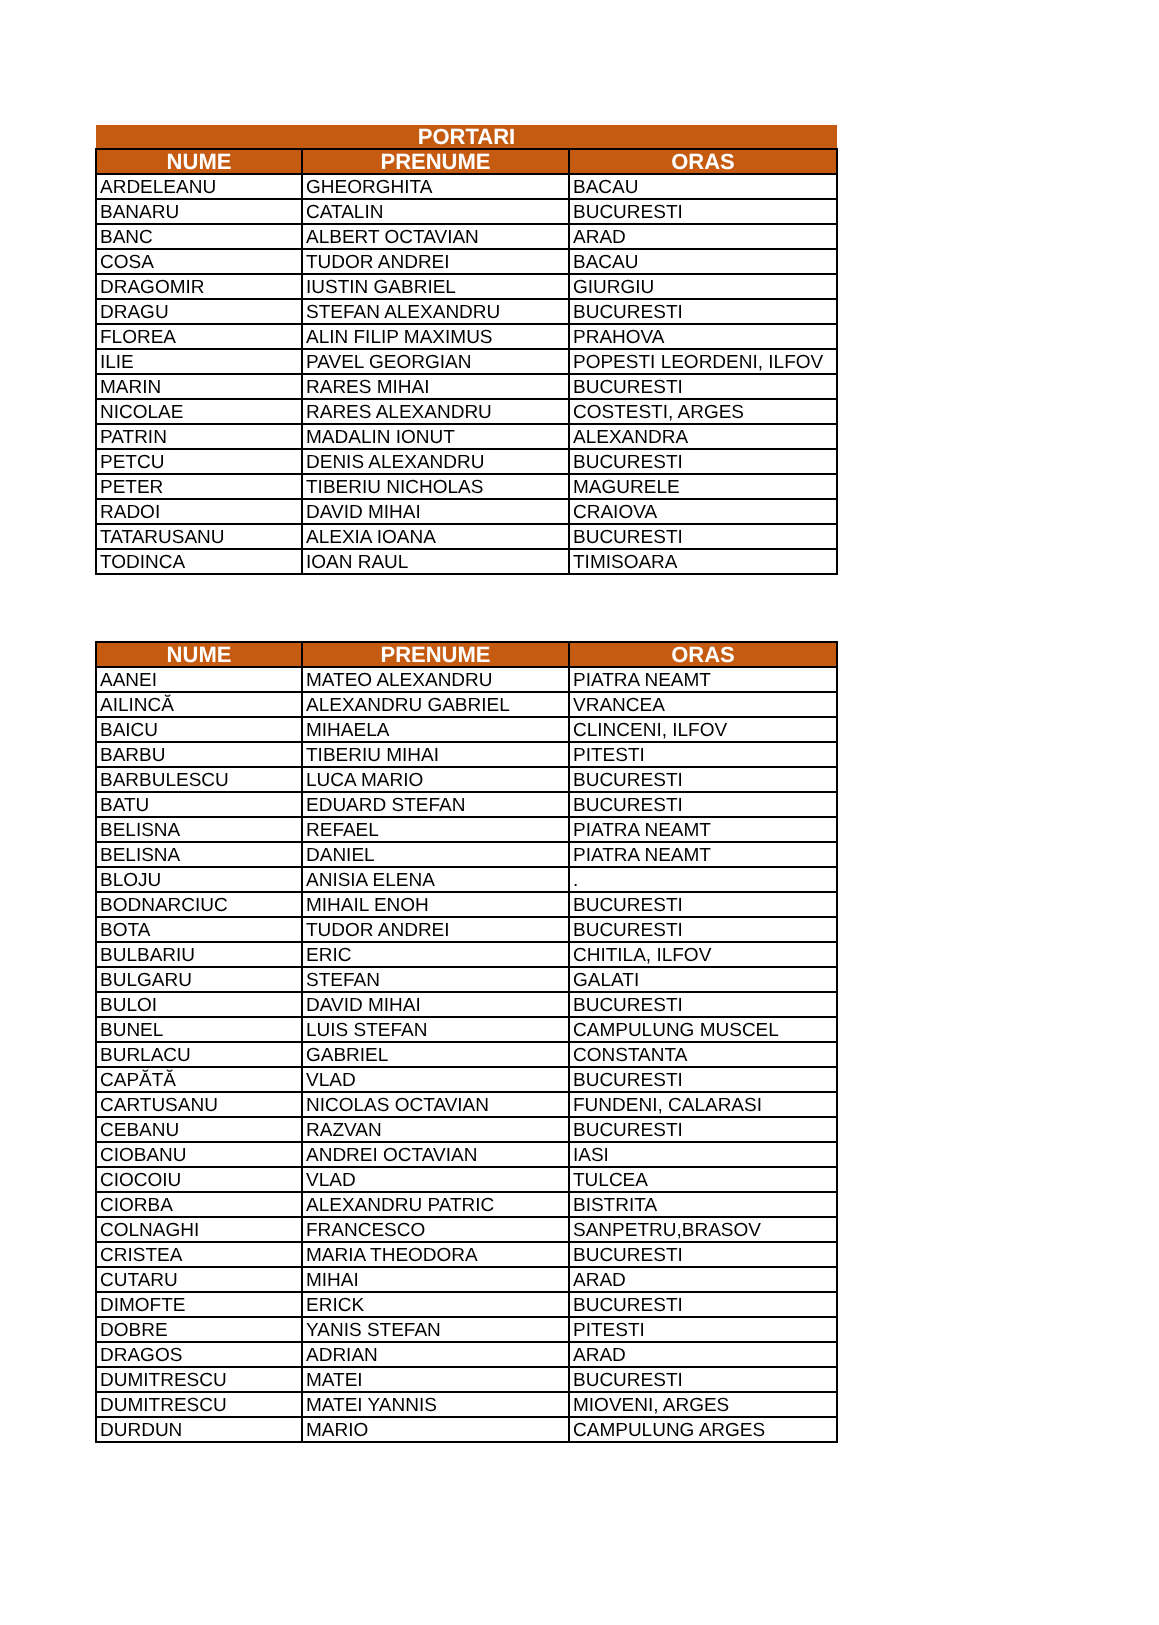| PORTARI | | |
| --- | --- | --- |
| NUME | PRENUME | ORAS |
| ARDELEANU | GHEORGHITA | BACAU |
| BANARU | CATALIN | BUCURESTI |
| BANC | ALBERT OCTAVIAN | ARAD |
| COSA | TUDOR ANDREI | BACAU |
| DRAGOMIR | IUSTIN GABRIEL | GIURGIU |
| DRAGU | STEFAN ALEXANDRU | BUCURESTI |
| FLOREA | ALIN FILIP MAXIMUS | PRAHOVA |
| ILIE | PAVEL GEORGIAN | POPESTI LEORDENI, ILFOV |
| MARIN | RARES MIHAI | BUCURESTI |
| NICOLAE | RARES ALEXANDRU | COSTESTI, ARGES |
| PATRIN | MADALIN IONUT | ALEXANDRA |
| PETCU | DENIS ALEXANDRU | BUCURESTI |
| PETER | TIBERIU NICHOLAS | MAGURELE |
| RADOI | DAVID MIHAI | CRAIOVA |
| TATARUSANU | ALEXIA IOANA | BUCURESTI |
| TODINCA | IOAN RAUL | TIMISOARA |
| NUME | PRENUME | ORAS |
| --- | --- | --- |
| AANEI | MATEO ALEXANDRU | PIATRA NEAMT |
| AILINCĂ | ALEXANDRU GABRIEL | VRANCEA |
| BAICU | MIHAELA | CLINCENI, ILFOV |
| BARBU | TIBERIU MIHAI | PITESTI |
| BARBULESCU | LUCA MARIO | BUCURESTI |
| BATU | EDUARD STEFAN | BUCURESTI |
| BELISNA | REFAEL | PIATRA NEAMT |
| BELISNA | DANIEL | PIATRA NEAMT |
| BLOJU | ANISIA ELENA | . |
| BODNARCIUC | MIHAIL ENOH | BUCURESTI |
| BOTA | TUDOR ANDREI | BUCURESTI |
| BULBARIU | ERIC | CHITILA, ILFOV |
| BULGARU | STEFAN | GALATI |
| BULOI | DAVID MIHAI | BUCURESTI |
| BUNEL | LUIS STEFAN | CAMPULUNG MUSCEL |
| BURLACU | GABRIEL | CONSTANTA |
| CAPĂTĂ | VLAD | BUCURESTI |
| CARTUSANU | NICOLAS OCTAVIAN | FUNDENI, CALARASI |
| CEBANU | RAZVAN | BUCURESTI |
| CIOBANU | ANDREI OCTAVIAN | IASI |
| CIOCOIU | VLAD | TULCEA |
| CIORBA | ALEXANDRU PATRIC | BISTRITA |
| COLNAGHI | FRANCESCO | SANPETRU,BRASOV |
| CRISTEA | MARIA THEODORA | BUCURESTI |
| CUTARU | MIHAI | ARAD |
| DIMOFTE | ERICK | BUCURESTI |
| DOBRE | YANIS STEFAN | PITESTI |
| DRAGOS | ADRIAN | ARAD |
| DUMITRESCU | MATEI | BUCURESTI |
| DUMITRESCU | MATEI YANNIS | MIOVENI, ARGES |
| DURDUN | MARIO | CAMPULUNG ARGES |